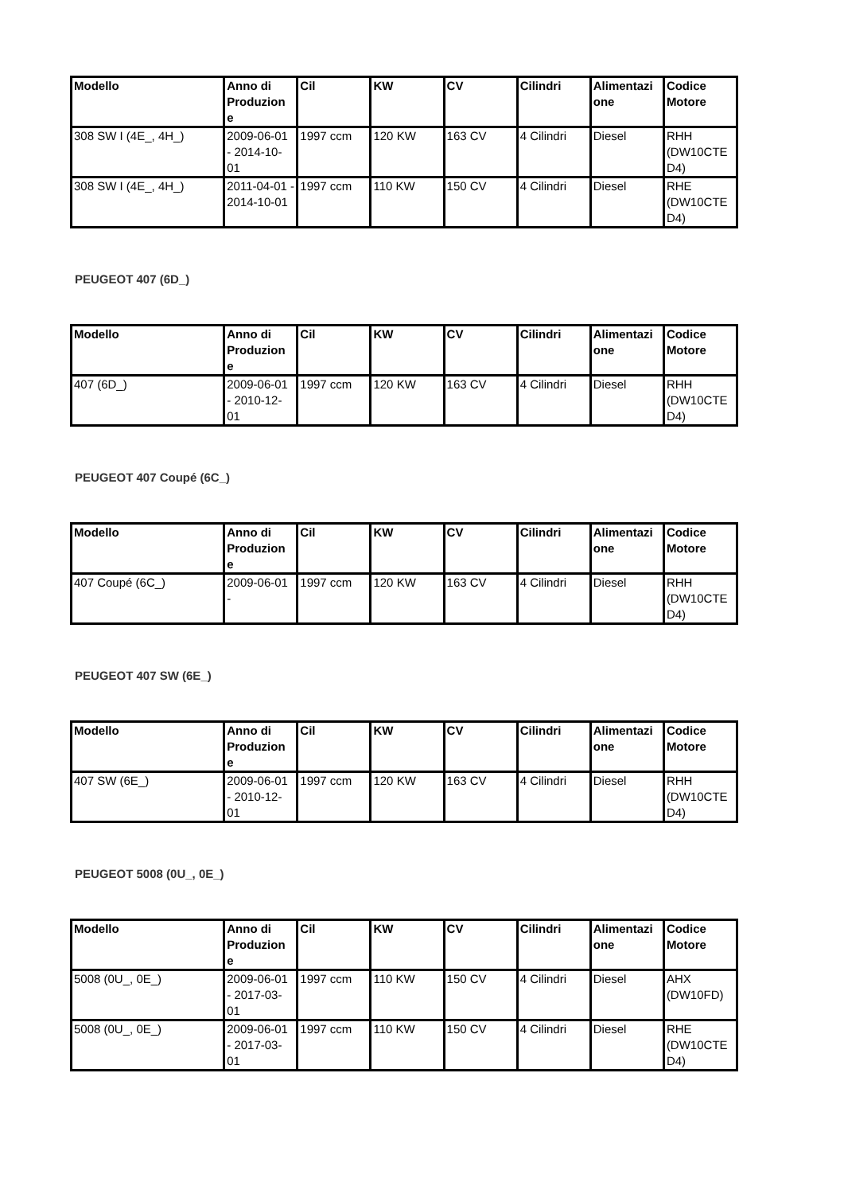| Modello | Anno di Produzion e | Cil | KW | CV | Cilindri | Alimentazi one | Codice Motore |
| --- | --- | --- | --- | --- | --- | --- | --- |
| 308 SW I (4E_, 4H_) | 2009-06-01 - 2014-10-01 | 1997 ccm | 120 KW | 163 CV | 4 Cilindri | Diesel | RHH (DW10CTE D4) |
| 308 SW I (4E_, 4H_) | 2011-04-01 - 2014-10-01 | 1997 ccm | 110 KW | 150 CV | 4 Cilindri | Diesel | RHE (DW10CTE D4) |
PEUGEOT 407 (6D_)
| Modello | Anno di Produzion e | Cil | KW | CV | Cilindri | Alimentazi one | Codice Motore |
| --- | --- | --- | --- | --- | --- | --- | --- |
| 407 (6D_) | 2009-06-01 - 2010-12-01 | 1997 ccm | 120 KW | 163 CV | 4 Cilindri | Diesel | RHH (DW10CTE D4) |
PEUGEOT 407 Coupé (6C_)
| Modello | Anno di Produzion e | Cil | KW | CV | Cilindri | Alimentazi one | Codice Motore |
| --- | --- | --- | --- | --- | --- | --- | --- |
| 407 Coupé (6C_) | 2009-06-01 - | 1997 ccm | 120 KW | 163 CV | 4 Cilindri | Diesel | RHH (DW10CTE D4) |
PEUGEOT 407 SW (6E_)
| Modello | Anno di Produzion e | Cil | KW | CV | Cilindri | Alimentazi one | Codice Motore |
| --- | --- | --- | --- | --- | --- | --- | --- |
| 407 SW (6E_) | 2009-06-01 - 2010-12-01 | 1997 ccm | 120 KW | 163 CV | 4 Cilindri | Diesel | RHH (DW10CTE D4) |
PEUGEOT 5008 (0U_, 0E_)
| Modello | Anno di Produzion e | Cil | KW | CV | Cilindri | Alimentazi one | Codice Motore |
| --- | --- | --- | --- | --- | --- | --- | --- |
| 5008 (0U_, 0E_) | 2009-06-01 - 2017-03-01 | 1997 ccm | 110 KW | 150 CV | 4 Cilindri | Diesel | AHX (DW10FD) |
| 5008 (0U_, 0E_) | 2009-06-01 - 2017-03-01 | 1997 ccm | 110 KW | 150 CV | 4 Cilindri | Diesel | RHE (DW10CTE D4) |